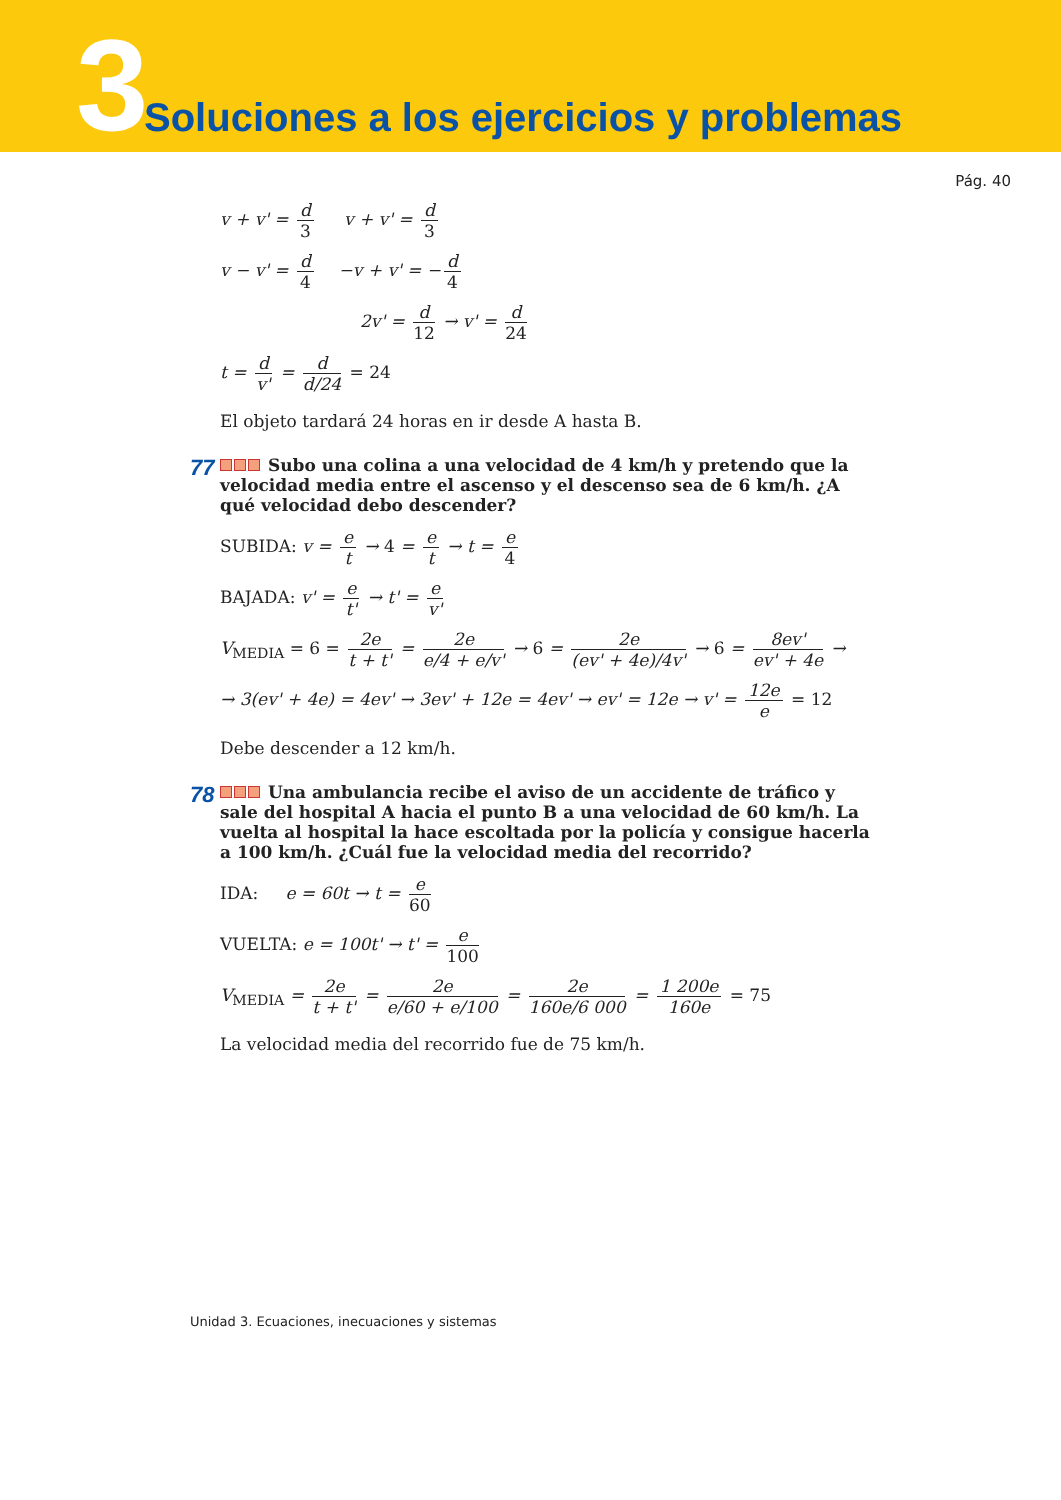3
Soluciones a los ejercicios y problemas
Pág. 40
v + v' = d 3 v + v' = d 3
v − v' = d 4 −v + v' = − d 4
2v' = d 12 → v' = d 24
t = d v' = d d/24 = 24
El objeto tardará 24 horas en ir desde A hasta B.
77 Subo una colina a una velocidad de 4 km/h y pretendo que la velocidad media entre el ascenso y el descenso sea de 6 km/h. ¿A qué velocidad debo descender?
SUBIDA: v = e t → 4 = e t → t = e 4
BAJADA: v' = e t' → t' = e v'
V<sub>MEDIA</sub> = 6 = 2e t + t' = 2e e/4 + e/v' → 6 = 2e (ev' + 4e)/4v' → 6 = 8ev' ev' + 4e →
→ 3(ev' + 4e) = 4ev' → 3ev' + 12e = 4ev' → ev' = 12e → v' = 12e e = 12
Debe descender a 12 km/h.
78 Una ambulancia recibe el aviso de un accidente de tráfico y sale del hospital A hacia el punto B a una velocidad de 60 km/h. La vuelta al hospital la hace escoltada por la policía y consigue hacerla a 100 km/h. ¿Cuál fue la velocidad media del recorrido?
IDA: e = 60t → t = e 60
VUELTA: e = 100t' → t' = e 100
V<sub>MEDIA</sub> = 2e t + t' = 2e e/60 + e/100 = 2e 160e/6 000 = 1 200e 160e = 75
La velocidad media del recorrido fue de 75 km/h.
Unidad 3. Ecuaciones, inecuaciones y sistemas